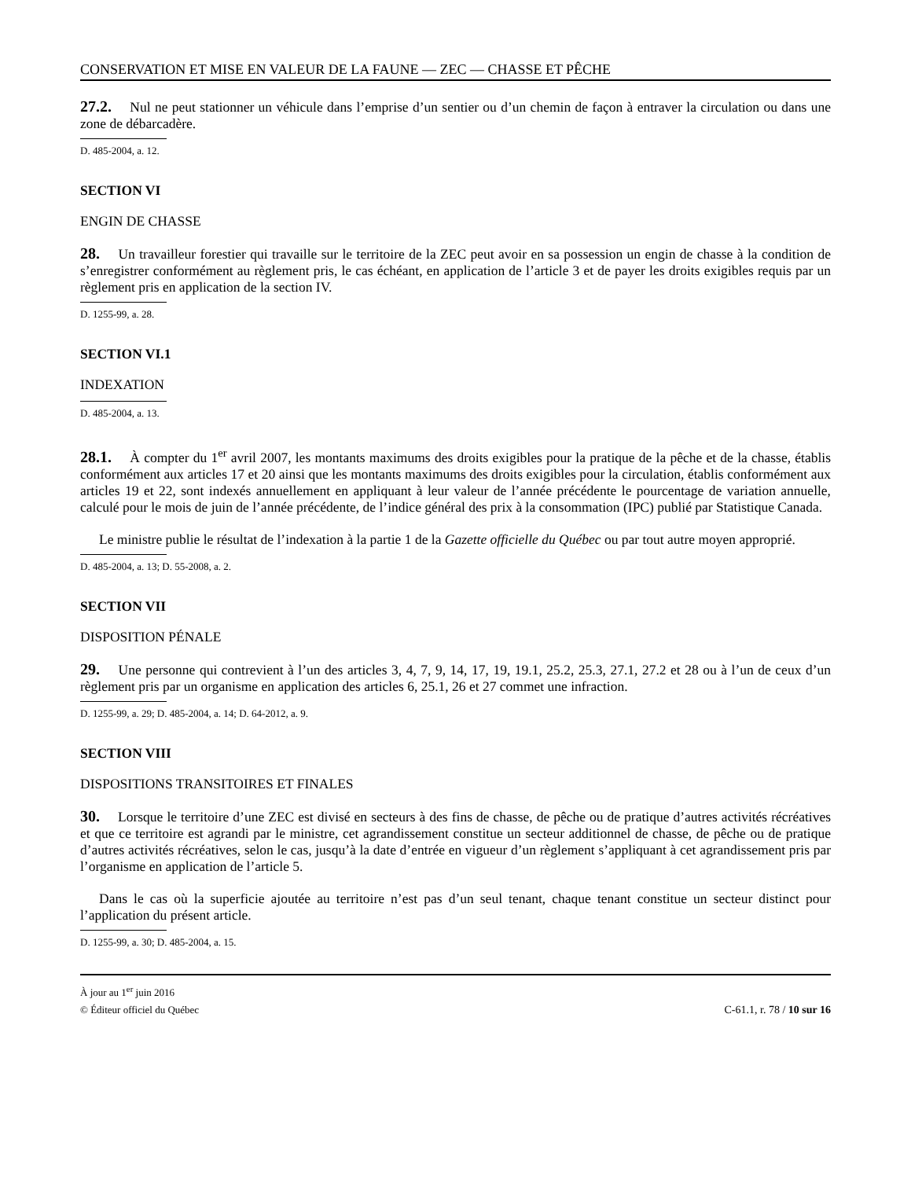CONSERVATION ET MISE EN VALEUR DE LA FAUNE — ZEC — CHASSE ET PÊCHE
27.2. Nul ne peut stationner un véhicule dans l’emprise d’un sentier ou d’un chemin de façon à entraver la circulation ou dans une zone de débarcadère.
D. 485-2004, a. 12.
SECTION VI
ENGIN DE CHASSE
28. Un travailleur forestier qui travaille sur le territoire de la ZEC peut avoir en sa possession un engin de chasse à la condition de s’enregistrer conformément au règlement pris, le cas échéant, en application de l’article 3 et de payer les droits exigibles requis par un règlement pris en application de la section IV.
D. 1255-99, a. 28.
SECTION VI.1
INDEXATION
D. 485-2004, a. 13.
28.1. À compter du 1<sup>er</sup> avril 2007, les montants maximums des droits exigibles pour la pratique de la pêche et de la chasse, établis conformément aux articles 17 et 20 ainsi que les montants maximums des droits exigibles pour la circulation, établis conformément aux articles 19 et 22, sont indexés annuellement en appliquant à leur valeur de l’année précédente le pourcentage de variation annuelle, calculé pour le mois de juin de l’année précédente, de l’indice général des prix à la consommation (IPC) publié par Statistique Canada.
Le ministre publie le résultat de l’indexation à la partie 1 de la Gazette officielle du Québec ou par tout autre moyen approprié.
D. 485-2004, a. 13; D. 55-2008, a. 2.
SECTION VII
DISPOSITION PÉNALE
29. Une personne qui contrevient à l’un des articles 3, 4, 7, 9, 14, 17, 19, 19.1, 25.2, 25.3, 27.1, 27.2 et 28 ou à l’un de ceux d’un règlement pris par un organisme en application des articles 6, 25.1, 26 et 27 commet une infraction.
D. 1255-99, a. 29; D. 485-2004, a. 14; D. 64-2012, a. 9.
SECTION VIII
DISPOSITIONS TRANSITOIRES ET FINALES
30. Lorsque le territoire d’une ZEC est divisé en secteurs à des fins de chasse, de pêche ou de pratique d’autres activités récréatives et que ce territoire est agrandi par le ministre, cet agrandissement constitue un secteur additionnel de chasse, de pêche ou de pratique d’autres activités récréatives, selon le cas, jusqu’à la date d’entrée en vigueur d’un règlement s’appliquant à cet agrandissement pris par l’organisme en application de l’article 5.
Dans le cas où la superficie ajoutée au territoire n’est pas d’un seul tenant, chaque tenant constitue un secteur distinct pour l’application du présent article.
D. 1255-99, a. 30; D. 485-2004, a. 15.
À jour au 1<sup>er</sup> juin 2016
© Éditeur officiel du Québec C-61.1, r. 78 / 10 sur 16